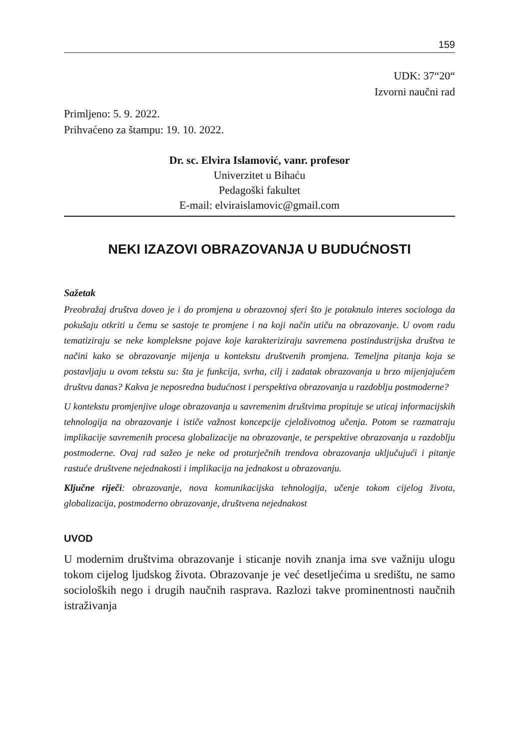159
UDK: 37“20“
Izvorni naučni rad
Primljeno: 5. 9. 2022.
Prihvaćeno za štampu: 19. 10. 2022.
Dr. sc. Elvira Islamović, vanr. profesor
Univerzitet u Bihaću
Pedagoški fakultet
E-mail: elviraislamovic@gmail.com
NEKI IZAZOVI OBRAZOVANJA U BUDUĆNOSTI
Sažetak
Preobražaj društva doveo je i do promjena u obrazovnoj sferi što je potaknulo interes sociologa da pokušaju otkriti u čemu se sastoje te promjene i na koji način utiču na obrazovanje. U ovom radu tematiziraju se neke kompleksne pojave koje karakteriziraju savremena postindustrijska društva te načini kako se obrazovanje mijenja u kontekstu društvenih promjena. Temeljna pitanja koja se postavljaju u ovom tekstu su: šta je funkcija, svrha, cilj i zadatak obrazovanja u brzo mijenjajućem društvu danas? Kakva je neposredna budućnost i perspektiva obrazovanja u razdoblju postmoderne?
U kontekstu promjenjive uloge obrazovanja u savremenim društvima propituje se uticaj informacijskih tehnologija na obrazovanje i ističe važnost koncepcije cjeloživotnog učenja. Potom se razmatraju implikacije savremenih procesa globalizacije na obrazovanje, te perspektive obrazovanja u razdoblju postmoderne. Ovaj rad sažeo je neke od proturječnih trendova obrazovanja uključujući i pitanje rastuće društvene nejednakosti i implikacija na jednakost u obrazovanju.
Ključne riječi: obrazovanje, nova komunikacijska tehnologija, učenje tokom cijelog života, globalizacija, postmoderno obrazovanje, društvena nejednakost
UVOD
U modernim društvima obrazovanje i sticanje novih znanja ima sve važniju ulogu tokom cijelog ljudskog života. Obrazovanje je već desetljećima u središtu, ne samo socioloških nego i drugih naučnih rasprava. Razlozi takve prominentnosti naučnih istraživanja